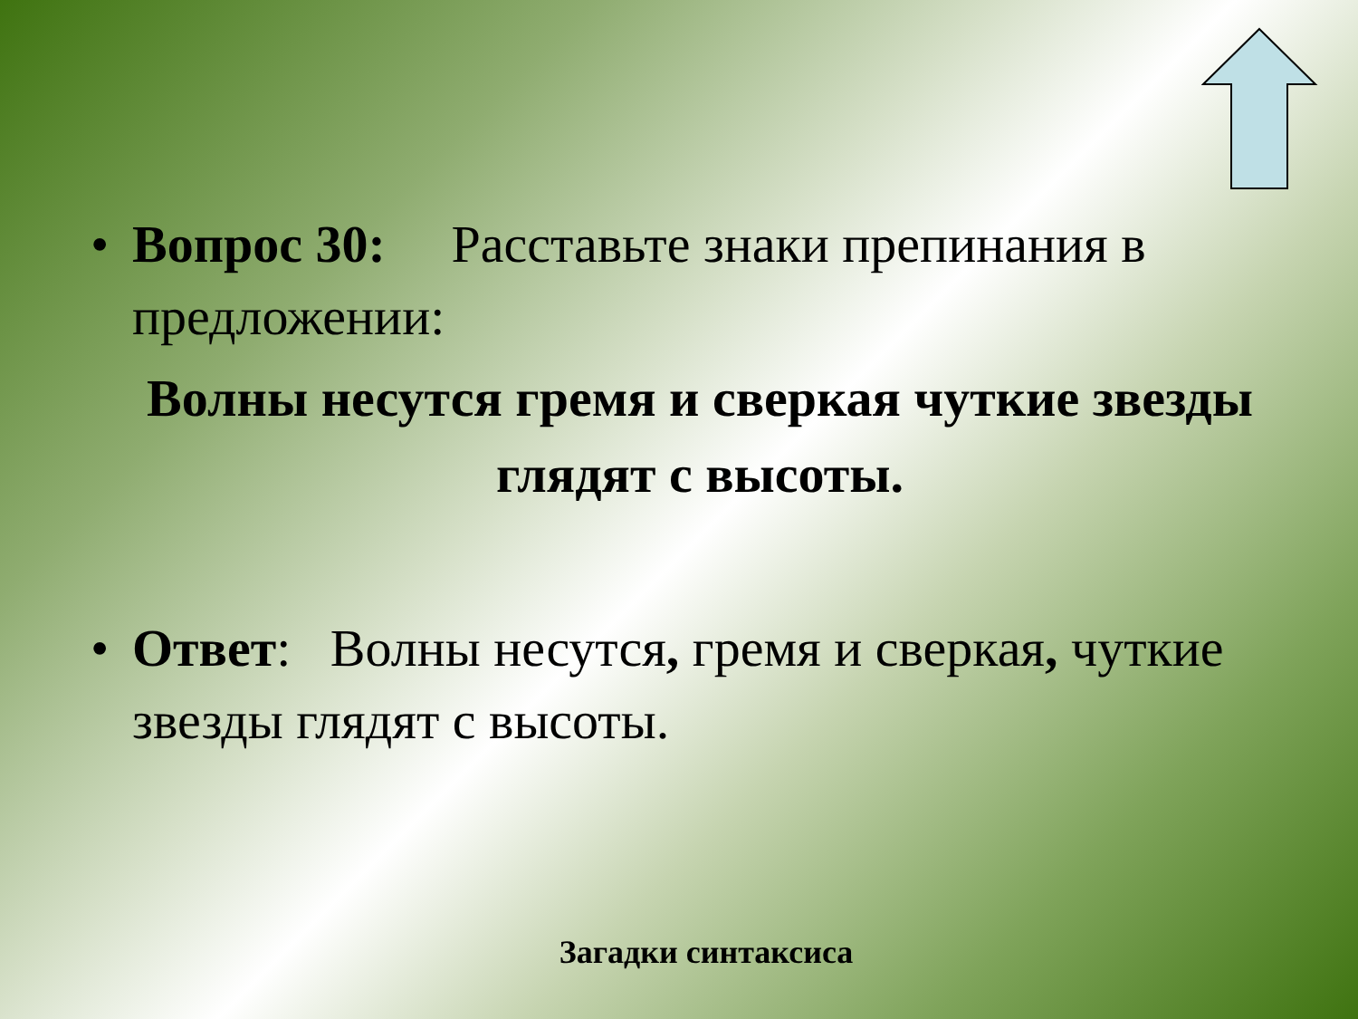• Вопрос 30: Расставьте знаки препинания в предложении:
Волны несутся гремя и сверкая чуткие звезды глядят с высоты.
• Ответ: Волны несутся, гремя и сверкая, чуткие звезды глядят с высоты.
Загадки синтаксиса